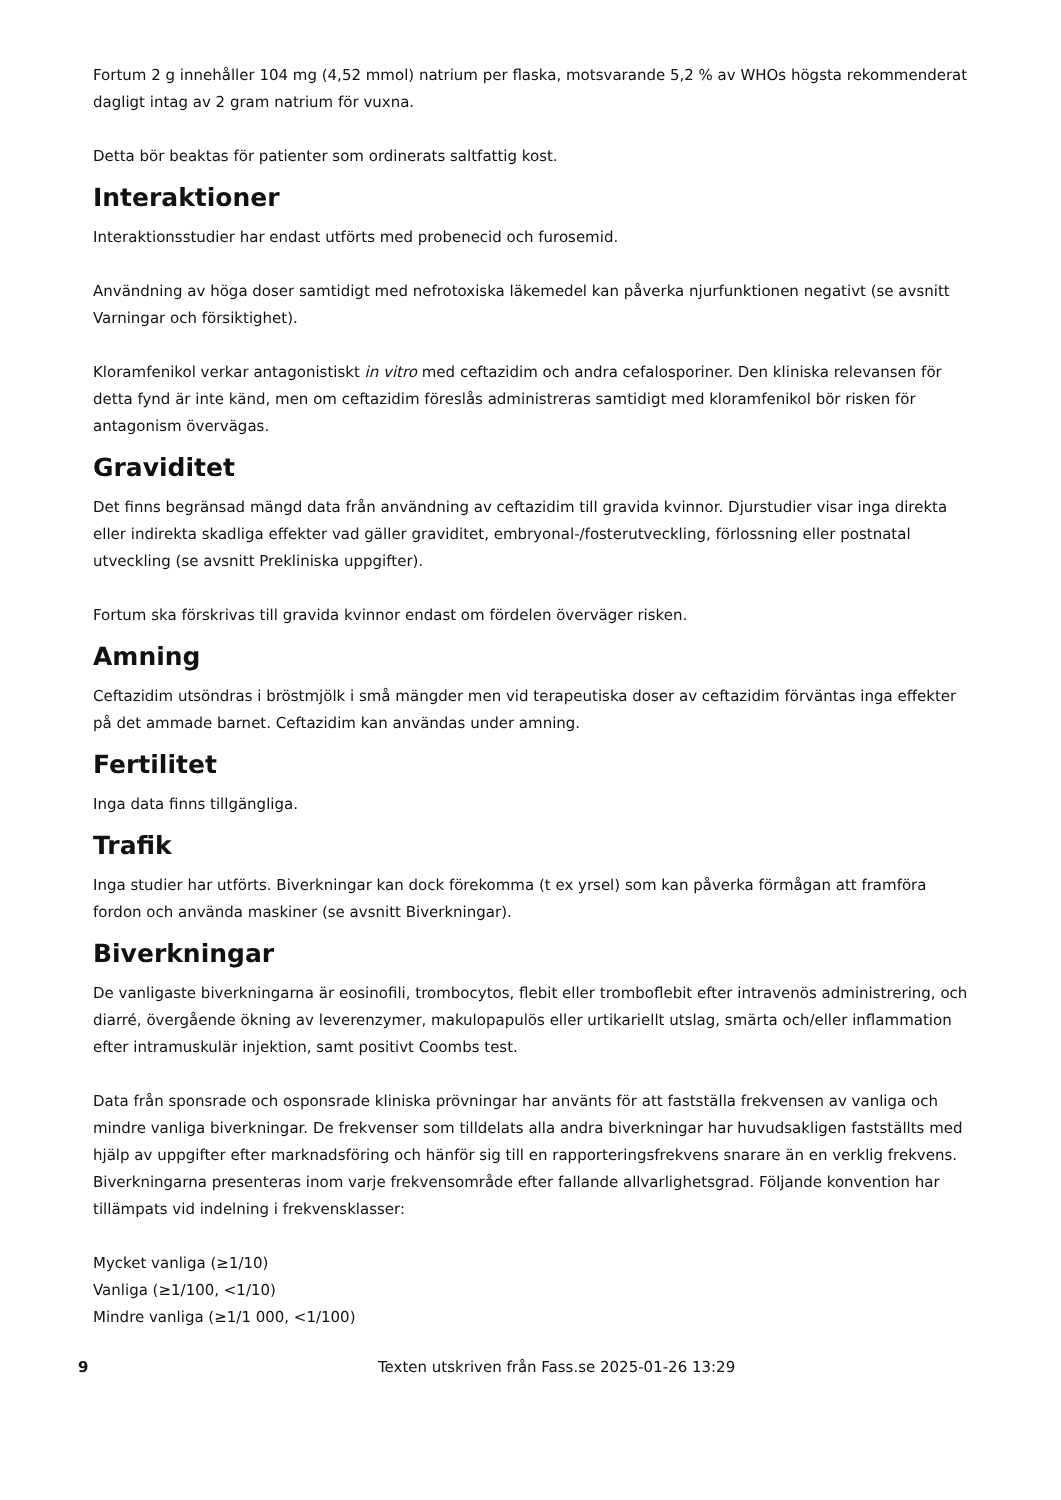Fortum 2 g innehåller 104 mg (4,52 mmol) natrium per flaska, motsvarande 5,2 % av WHOs högsta rekommenderat dagligt intag av 2 gram natrium för vuxna.
Detta bör beaktas för patienter som ordinerats saltfattig kost.
Interaktioner
Interaktionsstudier har endast utförts med probenecid och furosemid.
Användning av höga doser samtidigt med nefrotoxiska läkemedel kan påverka njurfunktionen negativt (se avsnitt Varningar och försiktighet).
Kloramfenikol verkar antagonistiskt in vitro med ceftazidim och andra cefalosporiner. Den kliniska relevansen för detta fynd är inte känd, men om ceftazidim föreslås administreras samtidigt med kloramfenikol bör risken för antagonism övervägas.
Graviditet
Det finns begränsad mängd data från användning av ceftazidim till gravida kvinnor. Djurstudier visar inga direkta eller indirekta skadliga effekter vad gäller graviditet, embryonal-/fosterutveckling, förlossning eller postnatal utveckling (se avsnitt Prekliniska uppgifter).
Fortum ska förskrivas till gravida kvinnor endast om fördelen överväger risken.
Amning
Ceftazidim utsöndras i bröstmjölk i små mängder men vid terapeutiska doser av ceftazidim förväntas inga effekter på det ammade barnet. Ceftazidim kan användas under amning.
Fertilitet
Inga data finns tillgängliga.
Trafik
Inga studier har utförts. Biverkningar kan dock förekomma (t ex yrsel) som kan påverka förmågan att framföra fordon och använda maskiner (se avsnitt Biverkningar).
Biverkningar
De vanligaste biverkningarna är eosinofili, trombocytos, flebit eller tromboflebit efter intravenös administrering, och diarré, övergående ökning av leverenzymer, makulopapulös eller urtikariellt utslag, smärta och/eller inflammation efter intramuskulär injektion, samt positivt Coombs test.
Data från sponsrade och osponsrade kliniska prövningar har använts för att fastställa frekvensen av vanliga och mindre vanliga biverkningar. De frekvenser som tilldelats alla andra biverkningar har huvudsakligen fastställts med hjälp av uppgifter efter marknadsföring och hänför sig till en rapporteringsfrekvens snarare än en verklig frekvens. Biverkningarna presenteras inom varje frekvensområde efter fallande allvarlighetsgrad. Följande konvention har tillämpats vid indelning i frekvensklasser:
Mycket vanliga (≥1/10)
Vanliga (≥1/100, <1/10)
Mindre vanliga (≥1/1 000, <1/100)
9 Texten utskriven från Fass.se 2025-01-26 13:29